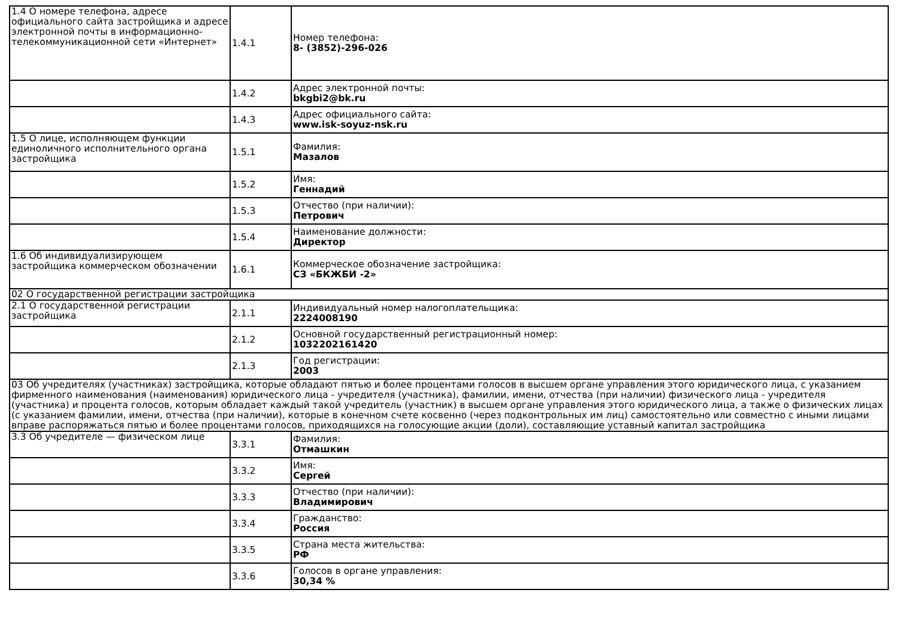| 1.4 О номере телефона, адресе официального сайта застройщика и адресе электронной почты в информационно-телекоммуникационной сети «Интернет» | 1.4.1 | Номер телефона: 8- (3852)-296-026 |
| | 1.4.2 | Адрес электронной почты: bkgbi2@bk.ru |
| | 1.4.3 | Адрес официального сайта: www.isk-soyuz-nsk.ru |
| 1.5 О лице, исполняющем функции единоличного исполнительного органа застройщика | 1.5.1 | Фамилия: Мазалов |
| | 1.5.2 | Имя: Геннадий |
| | 1.5.3 | Отчество (при наличии): Петрович |
| | 1.5.4 | Наименование должности: Директор |
| 1.6 Об индивидуализирующем застройщика коммерческом обозначении | 1.6.1 | Коммерческое обозначение застройщика: СЗ «БКЖБИ -2» |
| 02 О государственной регистрации застройщика | | |
| 2.1 О государственной регистрации застройщика | 2.1.1 | Индивидуальный номер налогоплательщика: 2224008190 |
| | 2.1.2 | Основной государственный регистрационный номер: 1032202161420 |
| | 2.1.3 | Год регистрации: 2003 |
| 03 Об учредителях (участниках) застройщика, которые обладают пятью и более процентами голосов в высшем органе управления этого юридического лица, с указанием фирменного наименования (наименования) юридического лица - учредителя (участника), фамилии, имени, отчества (при наличии) физического лица - учредителя (участника) и процента голосов, которым обладает каждый такой учредитель (участник) в высшем органе управления этого юридического лица, а также о физических лицах (с указанием фамилии, имени, отчества (при наличии), которые в конечном счете косвенно (через подконтрольных им лиц) самостоятельно или совместно с иными лицами вправе распоряжаться пятью и более процентами голосов, приходящихся на голосующие акции (доли), составляющие уставный капитал застройщика | | |
| 3.3 Об учредителе — физическом лице | 3.3.1 | Фамилия: Отмашкин |
| | 3.3.2 | Имя: Сергей |
| | 3.3.3 | Отчество (при наличии): Владимирович |
| | 3.3.4 | Гражданство: Россия |
| | 3.3.5 | Страна места жительства: РФ |
| | 3.3.6 | Голосов в органе управления: 30,34 % |